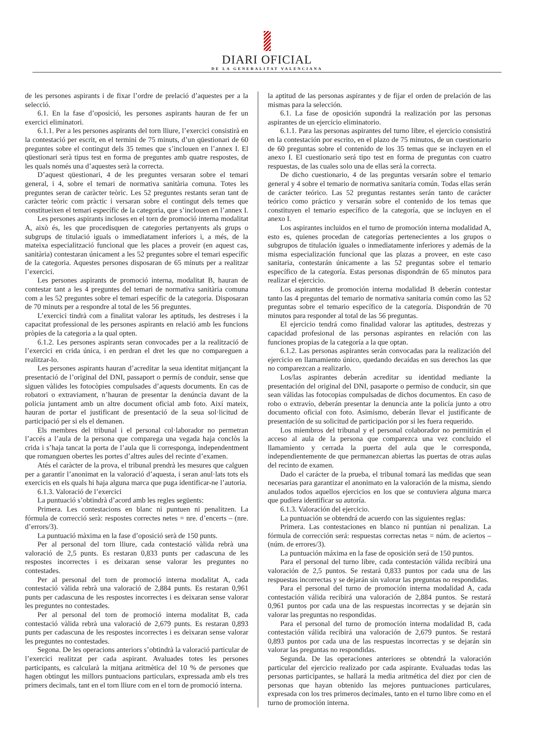DIARI OFICIAL
DE LA GENERALITAT VALENCIANA
de les persones aspirants i de fixar l’ordre de prelació d’aquestes per a la selecció.
6.1. En la fase d’oposició, les persones aspirants hauran de fer un exercici eliminatori.
6.1.1. Per a les persones aspirants del torn lliure, l’exercici consistirà en la contestació per escrit, en el termini de 75 minuts, d’un qüestionari de 60 preguntes sobre el contingut dels 35 temes que s’inclouen en l’annex I. El qüestionari serà tipus test en forma de preguntes amb quatre respostes, de les quals només una d’aquestes serà la correcta.
D’aquest qüestionari, 4 de les preguntes versaran sobre el temari general, i 4, sobre el temari de normativa sanitària comuna. Totes les preguntes seran de caràcter teòric. Les 52 preguntes restants seran tant de caràcter teòric com pràctic i versaran sobre el contingut dels temes que constitueixen el temari específic de la categoria, que s’inclouen en l’annex I.
Les persones aspirants incloses en el torn de promoció interna modalitat A, això és, les que procedisquen de categories pertanyents als grups o subgrups de titulació iguals o immediatament inferiors i, a més, de la mateixa especialització funcional que les places a proveir (en aquest cas, sanitària) contestaran únicament a les 52 preguntes sobre el temari específic de la categoria. Aquestes persones disposaran de 65 minuts per a realitzar l’exercici.
Les persones aspirants de promoció interna, modalitat B, hauran de contestar tant a les 4 preguntes del temari de normativa sanitària comuna com a les 52 preguntes sobre el temari específic de la categoria. Disposaran de 70 minuts per a respondre al total de les 56 preguntes.
L’exercici tindrà com a finalitat valorar les aptituds, les destreses i la capacitat professional de les persones aspirants en relació amb les funcions pròpies de la categoria a la qual opten.
6.1.2. Les persones aspirants seran convocades per a la realització de l’exercici en crida única, i en perdran el dret les que no compareguen a realitzar-lo.
Les persones aspirants hauran d’acreditar la seua identitat mitjançant la presentació de l’original del DNI, passaport o permís de conduir, sense que siguen vàlides les fotocòpies compulsades d’aquests documents. En cas de robatori o extraviament, n’hauran de presentar la denúncia davant de la policia juntament amb un altre document oficial amb foto. Així mateix, hauran de portar el justificant de presentació de la seua sol·licitud de participació per si els el demanen.
Els membres del tribunal i el personal col·laborador no permetran l’accés a l’aula de la persona que comparega una vegada haja conclòs la crida i s’haja tancat la porta de l’aula que li corresponga, independentment que romanguen obertes les portes d’altres aules del recinte d’examen.
Atés el caràcter de la prova, el tribunal prendrà les mesures que calguen per a garantir l’anonimat en la valoració d’aquesta, i seran anul·lats tots els exercicis en els quals hi haja alguna marca que puga identificar-ne l’autoria.
6.1.3. Valoració de l’exercici
La puntuació s’obtindrà d’acord amb les regles següents:
Primera. Les contestacions en blanc ni puntuen ni penalitzen. La fórmula de correcció serà: respostes correctes netes = nre. d’encerts – (nre. d’errors/3).
La puntuació màxima en la fase d’oposició serà de 150 punts.
Per al personal del torn lliure, cada contestació vàlida rebrà una valoració de 2,5 punts. Es restaran 0,833 punts per cadascuna de les respostes incorrectes i es deixaran sense valorar les preguntes no contestades.
Per al personal del torn de promoció interna modalitat A, cada contestació vàlida rebrà una valoració de 2,884 punts. Es restaran 0,961 punts per cadascuna de les respostes incorrectes i es deixaran sense valorar les preguntes no contestades.
Per al personal del torn de promoció interna modalitat B, cada contestació vàlida rebrà una valoració de 2,679 punts. Es restaran 0,893 punts per cadascuna de les respostes incorrectes i es deixaran sense valorar les preguntes no contestades.
Segona. De les operacions anteriors s’obtindrà la valoració particular de l’exercici realitzat per cada aspirant. Avaluades totes les persones participants, es calcularà la mitjana aritmètica del 10 % de persones que hagen obtingut les millors puntuacions particulars, expressada amb els tres primers decimals, tant en el torn lliure com en el torn de promoció interna.
la aptitud de las personas aspirantes y de fijar el orden de prelación de las mismas para la selección.
6.1. La fase de oposición supondrá la realización por las personas aspirantes de un ejercicio eliminatorio.
6.1.1. Para las personas aspirantes del turno libre, el ejercicio consistirá en la contestación por escrito, en el plazo de 75 minutos, de un cuestionario de 60 preguntas sobre el contenido de los 35 temas que se incluyen en el anexo I. El cuestionario será tipo test en forma de preguntas con cuatro respuestas, de las cuales solo una de ellas será la correcta.
De dicho cuestionario, 4 de las preguntas versarán sobre el temario general y 4 sobre el temario de normativa sanitaria común. Todas ellas serán de carácter teórico. Las 52 preguntas restantes serán tanto de carácter teórico como práctico y versarán sobre el contenido de los temas que constituyen el temario específico de la categoría, que se incluyen en el anexo I.
Los aspirantes incluidos en el turno de promoción interna modalidad A, esto es, quienes procedan de categorías pertenecientes a los grupos o subgrupos de titulación iguales o inmediatamente inferiores y además de la misma especialización funcional que las plazas a proveer, en este caso sanitaria, contestarán únicamente a las 52 preguntas sobre el temario específico de la categoría. Estas personas dispondrán de 65 minutos para realizar el ejercicio.
Los aspirantes de promoción interna modalidad B deberán contestar tanto las 4 preguntas del temario de normativa sanitaria común como las 52 preguntas sobre el temario específico de la categoría. Dispondrán de 70 minutos para responder al total de las 56 preguntas.
El ejercicio tendrá como finalidad valorar las aptitudes, destrezas y capacidad profesional de las personas aspirantes en relación con las funciones propias de la categoría a la que optan.
6.1.2. Las personas aspirantes serán convocadas para la realización del ejercicio en llamamiento único, quedando decaídas en sus derechos las que no comparezcan a realizarlo.
Los/las aspirantes deberán acreditar su identidad mediante la presentación del original del DNI, pasaporte o permiso de conducir, sin que sean válidas las fotocopias compulsadas de dichos documentos. En caso de robo o extravío, deberán presentar la denuncia ante la policía junto a otro documento oficial con foto. Asimismo, deberán llevar el justificante de presentación de su solicitud de participación por si les fuera requerido.
Los miembros del tribunal y el personal colaborador no permitirán el acceso al aula de la persona que comparezca una vez concluido el llamamiento y cerrada la puerta del aula que le corresponda, independientemente de que permanezcan abiertas las puertas de otras aulas del recinto de examen.
Dado el carácter de la prueba, el tribunal tomará las medidas que sean necesarias para garantizar el anonimato en la valoración de la misma, siendo anulados todos aquellos ejercicios en los que se contuviera alguna marca que pudiera identificar su autoría.
6.1.3. Valoración del ejercicio.
La puntuación se obtendrá de acuerdo con las siguientes reglas:
Primera. Las contestaciones en blanco ni puntúan ni penalizan. La fórmula de corrección será: respuestas correctas netas = núm. de aciertos – (núm. de errores/3).
La puntuación máxima en la fase de oposición será de 150 puntos.
Para el personal del turno libre, cada contestación válida recibirá una valoración de 2,5 puntos. Se restará 0,833 puntos por cada una de las respuestas incorrectas y se dejarán sin valorar las preguntas no respondidas.
Para el personal del turno de promoción interna modalidad A, cada contestación válida recibirá una valoración de 2,884 puntos. Se restará 0,961 puntos por cada una de las respuestas incorrectas y se dejarán sin valorar las preguntas no respondidas.
Para el personal del turno de promoción interna modalidad B, cada contestación válida recibirá una valoración de 2,679 puntos. Se restará 0,893 puntos por cada una de las respuestas incorrectas y se dejarán sin valorar las preguntas no respondidas.
Segunda. De las operaciones anteriores se obtendrá la valoración particular del ejercicio realizado por cada aspirante. Evaluadas todas las personas participantes, se hallará la media aritmética del diez por cien de personas que hayan obtenido las mejores puntuaciones particulares, expresada con los tres primeros decimales, tanto en el turno libre como en el turno de promoción interna.